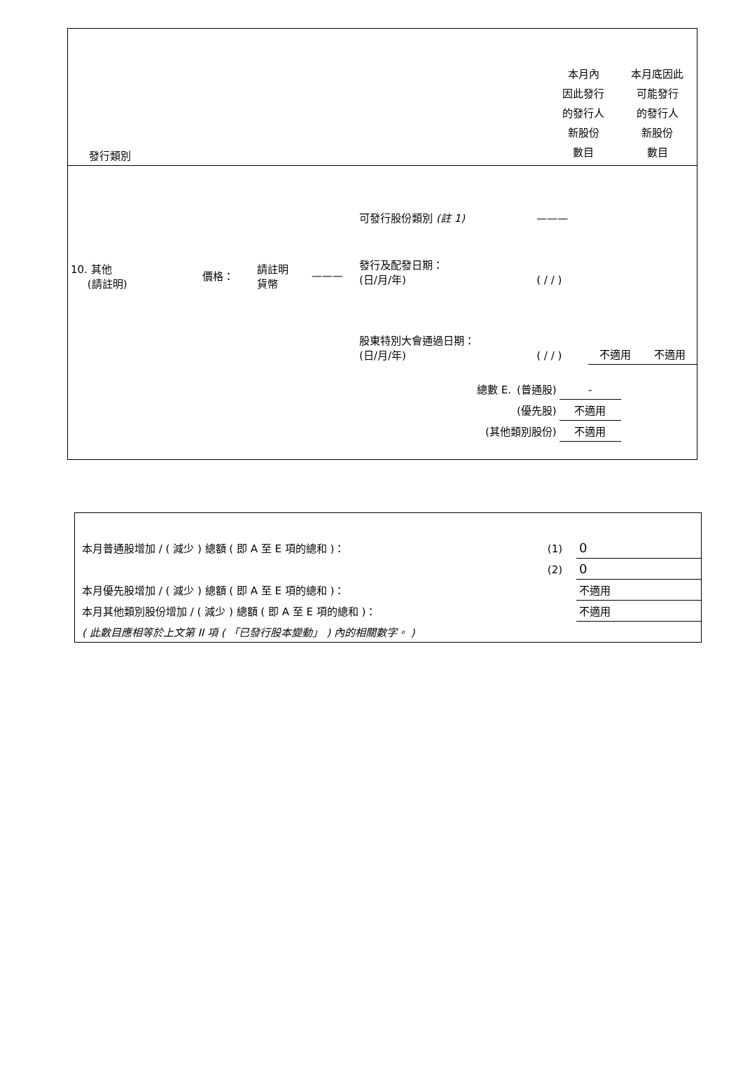| 發行類別 | | 本月內 因此發行 的發行人 新股份 數目 | 本月底因此 可能發行 的發行人 新股份 數目 |
| 10. 其他 (請註明) | 價格： | 請註明 貨幣 | ——— | 可發行股份類別 (註 1) | ——— | | |
| | | | | 發行及配發日期： (日/月/年) | ( / / ) | | |
| | | | | 股東特別大會通過日期： (日/月/年) | ( / / ) | 不適用 | 不適用 |
| 總數 E. | (普通股) | - |
| | (優先股) | 不適用 |
| (其他類別股份) | | 不適用 |
| 本月普通股增加 / ( 減少 ) 總額 ( 即 A 至 E 項的總和 )： | (1) | 0 |
| | (2) | 0 |
| 本月優先股增加 / ( 減少 ) 總額 ( 即 A 至 E 項的總和 )： | | 不適用 |
| 本月其他類別股份增加 / ( 減少 ) 總額 ( 即 A 至 E 項的總和 )： | | 不適用 |
| ( 此數目應相等於上文第 II 項 ( 「已發行股本變動」 ) 內的相關數字。 ) | | |